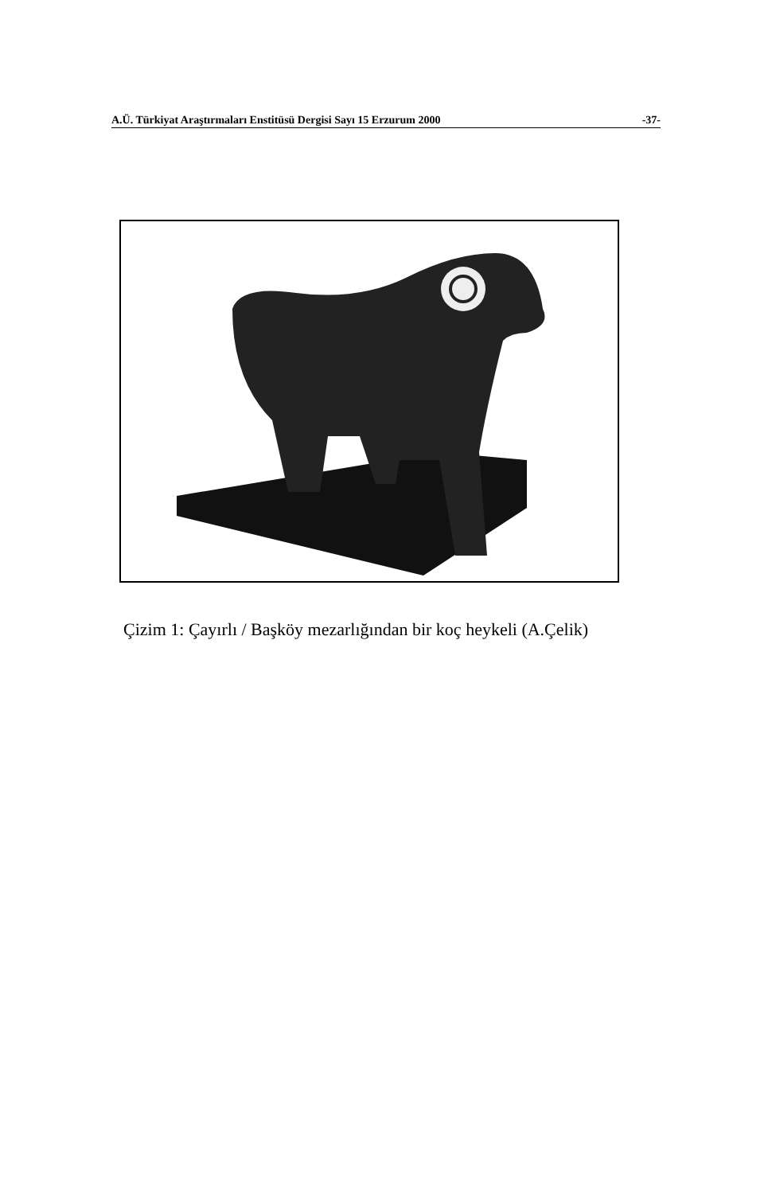A.Ü. Türkiyat Araştırmaları Enstitüsü Dergisi Sayı 15 Erzurum 2000 -37-
Çizim 1: Çayırlı / Başköy mezarlığından bir koç heykeli (A.Çelik)